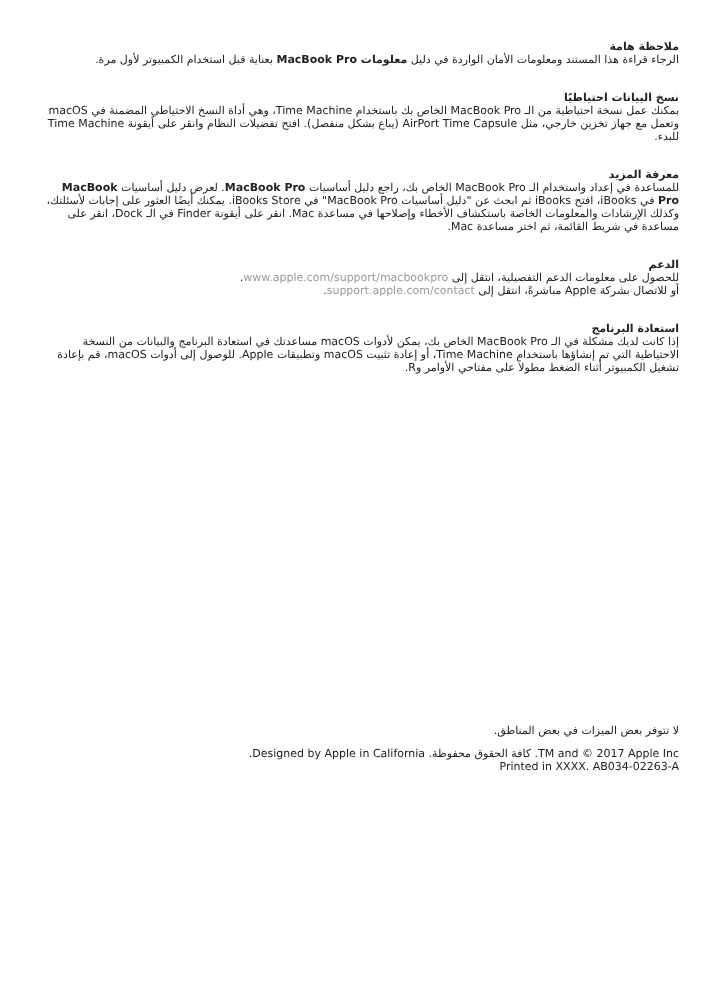ملاحظة هامة
الرجاء قراءة هذا المستند ومعلومات الأمان الواردة في دليل معلومات MacBook Pro بعناية قبل استخدام الكمبيوتر لأول مرة.
نسخ البيانات احتياطيًا
بمكنك عمل نسخة احتياطية من الـ MacBook Pro الخاص بك باستخدام Time Machine، وهي أداة النسخ الاحتياطي المضمنة في macOS وتعمل مع جهاز تخزين خارجي، مثل AirPort Time Capsule (يباع بشكل منفصل). افتح تفضيلات النظام وانقر على أيقونة Time Machine للبدء.
معرفة المزيد
للمساعدة في إعداد واستخدام الـ MacBook Pro الخاص بك، راجع دليل أساسيات MacBook Pro. لعرض دليل أساسيات MacBook Pro في iBooks، افتح iBooks ثم ابحث عن "دليل أساسيات MacBook Pro" في iBooks Store. يمكنك أيضًا العثور على إجابات لأسئلتك، وكذلك الإرشادات والمعلومات الخاصة باستكشاف الأخطاء وإصلاحها في مساعدة Mac. انقر على أيقونة Finder في الـ Dock، انقر على مساعدة في شريط القائمة، ثم اختر مساعدة Mac.
الدعم
للحصول على معلومات الدعم التفصيلية، انتقل إلى www.apple.com/support/macbookpro.
أو للاتصال بشركة Apple مباشرةً، انتقل إلى support.apple.com/contact.
استعادة البرنامج
إذا كانت لديك مشكلة في الـ MacBook Pro الخاص بك، يمكن لأدوات macOS مساعدتك في استعادة البرنامج والبيانات من النسخة الاحتياطية التي تم إنشاؤها باستخدام Time Machine، أو إعادة تثبيت macOS وتطبيقات Apple. للوصول إلى أدوات macOS، قم بإعادة تشغيل الكمبيوتر أثناء الضغط مطولاً على مفتاحي الأوامر وR.
لا تتوفر بعض الميزات في بعض المناطق.
TM and © 2017 Apple Inc. كافة الحقوق محفوظة. Designed by Apple in California.
Printed in XXXX. AB034-02263-A